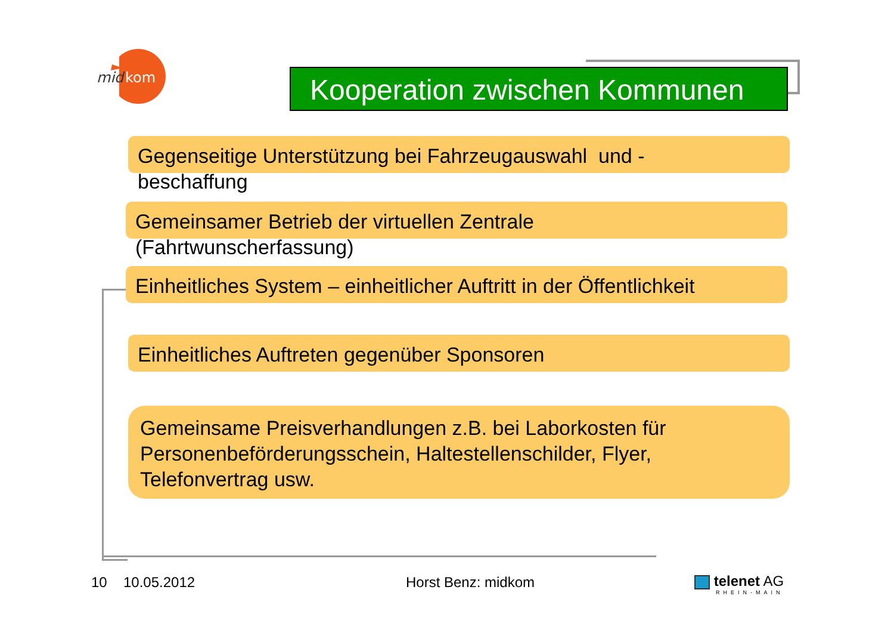mid
kom
Kooperation zwischen Kommunen
Gegenseitige Unterstützung bei Fahrzeugauswahl und - beschaffung
Gemeinsamer Betrieb der virtuellen Zentrale (Fahrtwunscherfassung)
Einheitliches System – einheitlicher Auftritt in der Öffentlichkeit
Einheitliches Auftreten gegenüber Sponsoren
Gemeinsame Preisverhandlungen z.B. bei Laborkosten für Personenbeförderungsschein, Haltestellenschilder, Flyer, Telefonvertrag usw.
10 10.05.2012 Horst Benz: midkom
telenet AG
RHEIN-MAIN